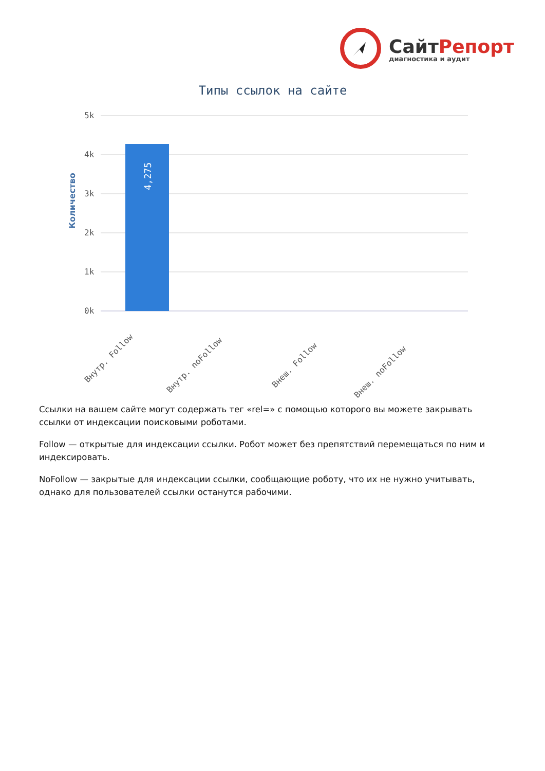СайтРепорт
диагностика и аудит
Типы ссылок на сайте
5k
4k
3k
2k
1k
0k
4,275
Количество
Внутр. Follow
Внутр. noFollow
Внеш. Follow
Внеш. noFollow
Ссылки на вашем сайте могут содержать тег «rel=» с помощью которого вы можете закрывать ссылки от индексации поисковыми роботами.
Follow — открытые для индексации ссылки. Робот может без препятствий перемещаться по ним и индексировать.
NoFollow — закрытые для индексации ссылки, сообщающие роботу, что их не нужно учитывать, однако для пользователей ссылки останутся рабочими.